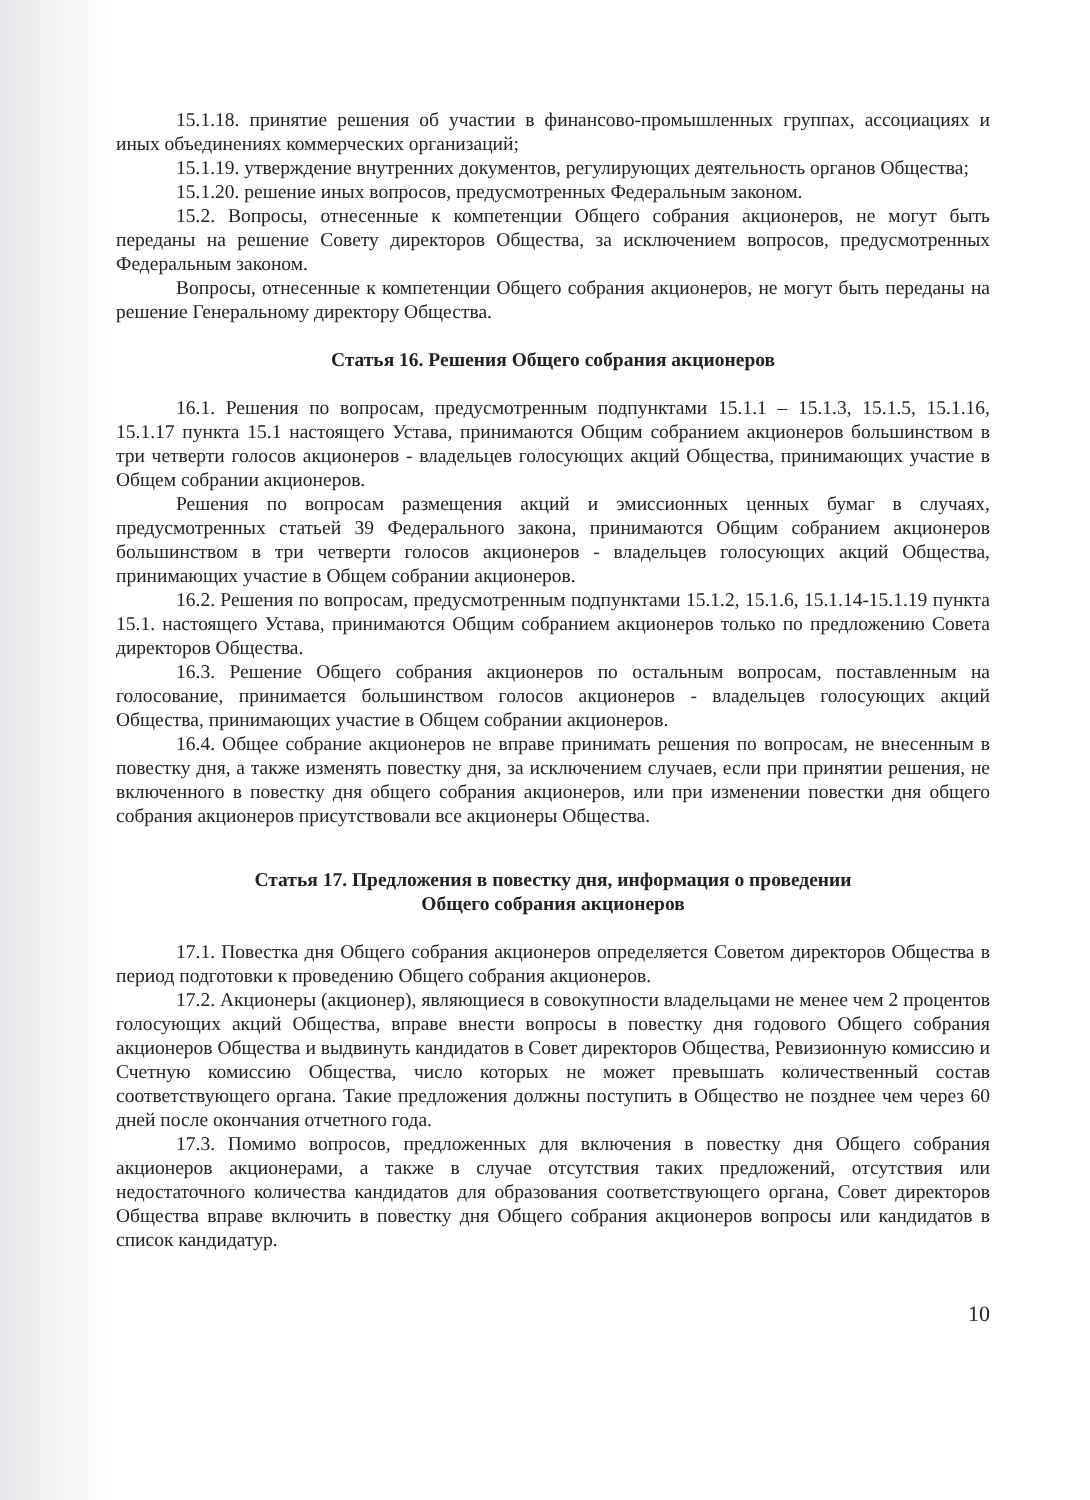15.1.18. принятие решения об участии в финансово-промышленных группах, ассоциациях и иных объединениях коммерческих организаций;
15.1.19. утверждение внутренних документов, регулирующих деятельность органов Общества;
15.1.20. решение иных вопросов, предусмотренных Федеральным законом.
15.2. Вопросы, отнесенные к компетенции Общего собрания акционеров, не могут быть переданы на решение Совету директоров Общества, за исключением вопросов, предусмотренных Федеральным законом.
Вопросы, отнесенные к компетенции Общего собрания акционеров, не могут быть переданы на решение Генеральному директору Общества.
Статья 16. Решения Общего собрания акционеров
16.1. Решения по вопросам, предусмотренным подпунктами 15.1.1 – 15.1.3, 15.1.5, 15.1.16, 15.1.17 пункта 15.1 настоящего Устава, принимаются Общим собранием акционеров большинством в три четверти голосов акционеров - владельцев голосующих акций Общества, принимающих участие в Общем собрании акционеров.
Решения по вопросам размещения акций и эмиссионных ценных бумаг в случаях, предусмотренных статьей 39 Федерального закона, принимаются Общим собранием акционеров большинством в три четверти голосов акционеров - владельцев голосующих акций Общества, принимающих участие в Общем собрании акционеров.
16.2. Решения по вопросам, предусмотренным подпунктами 15.1.2, 15.1.6, 15.1.14-15.1.19 пункта 15.1. настоящего Устава, принимаются Общим собранием акционеров только по предложению Совета директоров Общества.
16.3. Решение Общего собрания акционеров по остальным вопросам, поставленным на голосование, принимается большинством голосов акционеров - владельцев голосующих акций Общества, принимающих участие в Общем собрании акционеров.
16.4. Общее собрание акционеров не вправе принимать решения по вопросам, не внесенным в повестку дня, а также изменять повестку дня, за исключением случаев, если при принятии решения, не включенного в повестку дня общего собрания акционеров, или при изменении повестки дня общего собрания акционеров присутствовали все акционеры Общества.
Статья 17. Предложения в повестку дня, информация о проведении
Общего собрания акционеров
17.1. Повестка дня Общего собрания акционеров определяется Советом директоров Общества в период подготовки к проведению Общего собрания акционеров.
17.2. Акционеры (акционер), являющиеся в совокупности владельцами не менее чем 2 процентов голосующих акций Общества, вправе внести вопросы в повестку дня годового Общего собрания акционеров Общества и выдвинуть кандидатов в Совет директоров Общества, Ревизионную комиссию и Счетную комиссию Общества, число которых не может превышать количественный состав соответствующего органа. Такие предложения должны поступить в Общество не позднее чем через 60 дней после окончания отчетного года.
17.3. Помимо вопросов, предложенных для включения в повестку дня Общего собрания акционеров акционерами, а также в случае отсутствия таких предложений, отсутствия или недостаточного количества кандидатов для образования соответствующего органа, Совет директоров Общества вправе включить в повестку дня Общего собрания акционеров вопросы или кандидатов в список кандидатур.
10